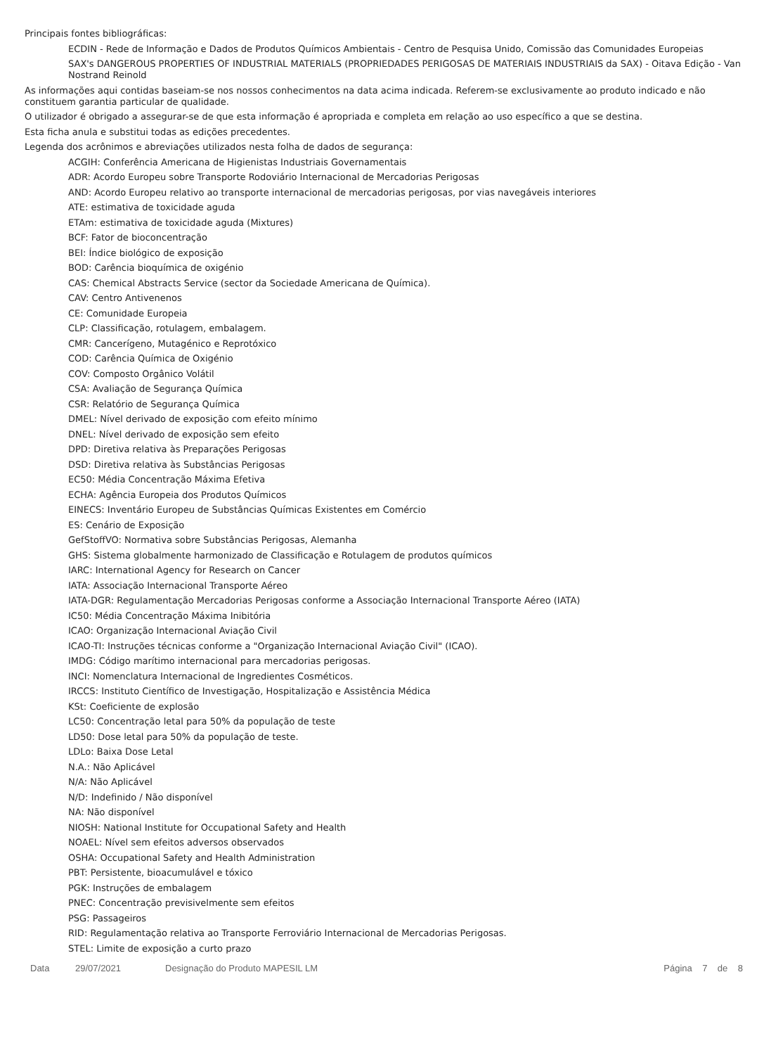Principais fontes bibliográficas:
ECDIN - Rede de Informação e Dados de Produtos Químicos Ambientais - Centro de Pesquisa Unido, Comissão das Comunidades Europeias
SAX's DANGEROUS PROPERTIES OF INDUSTRIAL MATERIALS (PROPRIEDADES PERIGOSAS DE MATERIAIS INDUSTRIAIS da SAX) - Oitava Edição - Van Nostrand Reinold
As informações aqui contidas baseiam-se nos nossos conhecimentos na data acima indicada. Referem-se exclusivamente ao produto indicado e não constituem garantia particular de qualidade.
O utilizador é obrigado a assegurar-se de que esta informação é apropriada e completa em relação ao uso específico a que se destina.
Esta ficha anula e substitui todas as edições precedentes.
Legenda dos acrônimos e abreviações utilizados nesta folha de dados de segurança:
ACGIH: Conferência Americana de Higienistas Industriais Governamentais
ADR: Acordo Europeu sobre Transporte Rodoviário Internacional de Mercadorias Perigosas
AND: Acordo Europeu relativo ao transporte internacional de mercadorias perigosas, por vias navegáveis interiores
ATE: estimativa de toxicidade aguda
ETAm: estimativa de toxicidade aguda (Mixtures)
BCF: Fator de bioconcentração
BEI: Índice biológico de exposição
BOD: Carência bioquímica de oxigénio
CAS: Chemical Abstracts Service (sector da Sociedade Americana de Química).
CAV: Centro Antivenenos
CE: Comunidade Europeia
CLP: Classificação, rotulagem, embalagem.
CMR: Cancerígeno, Mutagénico e Reprotóxico
COD: Carência Química de Oxigénio
COV: Composto Orgânico Volátil
CSA: Avaliação de Segurança Química
CSR: Relatório de Segurança Química
DMEL: Nível derivado de exposição com efeito mínimo
DNEL: Nível derivado de exposição sem efeito
DPD: Diretiva relativa às Preparações Perigosas
DSD: Diretiva relativa às Substâncias Perigosas
EC50: Média Concentração Máxima Efetiva
ECHA: Agência Europeia dos Produtos Químicos
EINECS: Inventário Europeu de Substâncias Químicas Existentes em Comércio
ES: Cenário de Exposição
GefStoffVO: Normativa sobre Substâncias Perigosas, Alemanha
GHS: Sistema globalmente harmonizado de Classificação e Rotulagem de produtos químicos
IARC: International Agency for Research on Cancer
IATA: Associação Internacional Transporte Aéreo
IATA-DGR: Regulamentação Mercadorias Perigosas conforme a Associação Internacional Transporte Aéreo (IATA)
IC50: Média Concentração Máxima Inibitória
ICAO: Organização Internacional Aviação Civil
ICAO-TI: Instruções técnicas conforme a "Organização Internacional Aviação Civil" (ICAO).
IMDG: Código marítimo internacional para mercadorias perigosas.
INCI: Nomenclatura Internacional de Ingredientes Cosméticos.
IRCCS: Instituto Científico de Investigação, Hospitalização e Assistência Médica
KSt: Coeficiente de explosão
LC50: Concentração letal para 50% da população de teste
LD50: Dose letal para 50% da população de teste.
LDLo: Baixa Dose Letal
N.A.: Não Aplicável
N/A: Não Aplicável
N/D: Indefinido / Não disponível
NA: Não disponível
NIOSH: National Institute for Occupational Safety and Health
NOAEL: Nível sem efeitos adversos observados
OSHA: Occupational Safety and Health Administration
PBT: Persistente, bioacumulável e tóxico
PGK: Instruções de embalagem
PNEC: Concentração previsivelmente sem efeitos
PSG: Passageiros
RID: Regulamentação relativa ao Transporte Ferroviário Internacional de Mercadorias Perigosas.
STEL: Limite de exposição a curto prazo
Data 29/07/2021 Designação do Produto MAPESIL LM Página 7 de 8